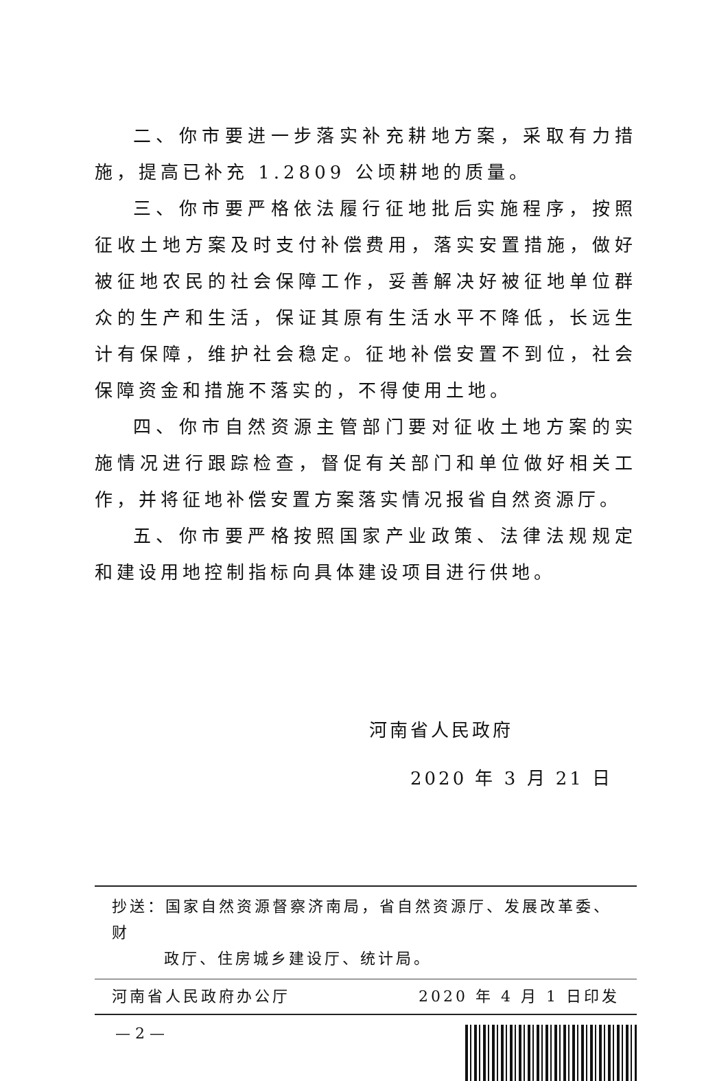二、你市要进一步落实补充耕地方案，采取有力措施，提高已补充 1.2809 公顷耕地的质量。
三、你市要严格依法履行征地批后实施程序，按照征收土地方案及时支付补偿费用，落实安置措施，做好被征地农民的社会保障工作，妥善解决好被征地单位群众的生产和生活，保证其原有生活水平不降低，长远生计有保障，维护社会稳定。征地补偿安置不到位，社会保障资金和措施不落实的，不得使用土地。
四、你市自然资源主管部门要对征收土地方案的实施情况进行跟踪检查，督促有关部门和单位做好相关工作，并将征地补偿安置方案落实情况报省自然资源厅。
五、你市要严格按照国家产业政策、法律法规规定和建设用地控制指标向具体建设项目进行供地。
河南省人民政府
2020 年 3 月 21 日
抄送：国家自然资源督察济南局，省自然资源厅、发展改革委、财
政厅、住房城乡建设厅、统计局。
河南省人民政府办公厅 2020 年 4 月 1 日印发
— 2 —